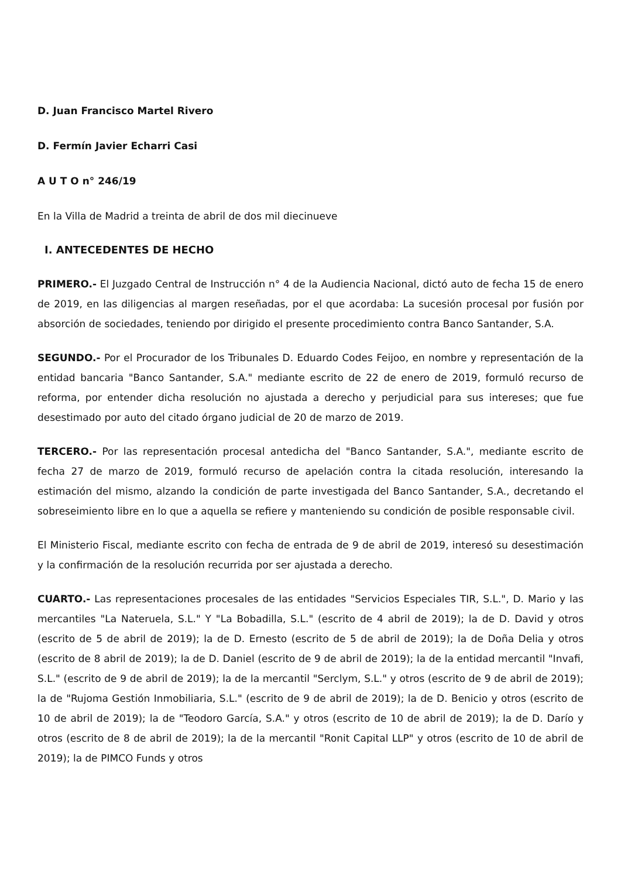D. Juan Francisco Martel Rivero
D. Fermín Javier Echarri Casi
A U T O n° 246/19
En la Villa de Madrid a treinta de abril de dos mil diecinueve
I. ANTECEDENTES DE HECHO
PRIMERO.- El Juzgado Central de Instrucción n° 4 de la Audiencia Nacional, dictó auto de fecha 15 de enero de 2019, en las diligencias al margen reseñadas, por el que acordaba: La sucesión procesal por fusión por absorción de sociedades, teniendo por dirigido el presente procedimiento contra Banco Santander, S.A.
SEGUNDO.- Por el Procurador de los Tribunales D. Eduardo Codes Feijoo, en nombre y representación de la entidad bancaria "Banco Santander, S.A." mediante escrito de 22 de enero de 2019, formuló recurso de reforma, por entender dicha resolución no ajustada a derecho y perjudicial para sus intereses; que fue desestimado por auto del citado órgano judicial de 20 de marzo de 2019.
TERCERO.- Por las representación procesal antedicha del "Banco Santander, S.A.", mediante escrito de fecha 27 de marzo de 2019, formuló recurso de apelación contra la citada resolución, interesando la estimación del mismo, alzando la condición de parte investigada del Banco Santander, S.A., decretando el sobreseimiento libre en lo que a aquella se refiere y manteniendo su condición de posible responsable civil.
El Ministerio Fiscal, mediante escrito con fecha de entrada de 9 de abril de 2019, interesó su desestimación y la confirmación de la resolución recurrida por ser ajustada a derecho.
CUARTO.- Las representaciones procesales de las entidades "Servicios Especiales TIR, S.L.", D. Mario y las mercantiles "La Nateruela, S.L." Y "La Bobadilla, S.L." (escrito de 4 abril de 2019); la de D. David y otros (escrito de 5 de abril de 2019); la de D. Ernesto (escrito de 5 de abril de 2019); la de Doña Delia y otros (escrito de 8 abril de 2019); la de D. Daniel (escrito de 9 de abril de 2019); la de la entidad mercantil "Invafi, S.L." (escrito de 9 de abril de 2019); la de la mercantil "Serclym, S.L." y otros (escrito de 9 de abril de 2019); la de "Rujoma Gestión Inmobiliaria, S.L." (escrito de 9 de abril de 2019); la de D. Benicio y otros (escrito de 10 de abril de 2019); la de "Teodoro García, S.A." y otros (escrito de 10 de abril de 2019); la de D. Darío y otros (escrito de 8 de abril de 2019); la de la mercantil "Ronit Capital LLP" y otros (escrito de 10 de abril de 2019); la de PIMCO Funds y otros